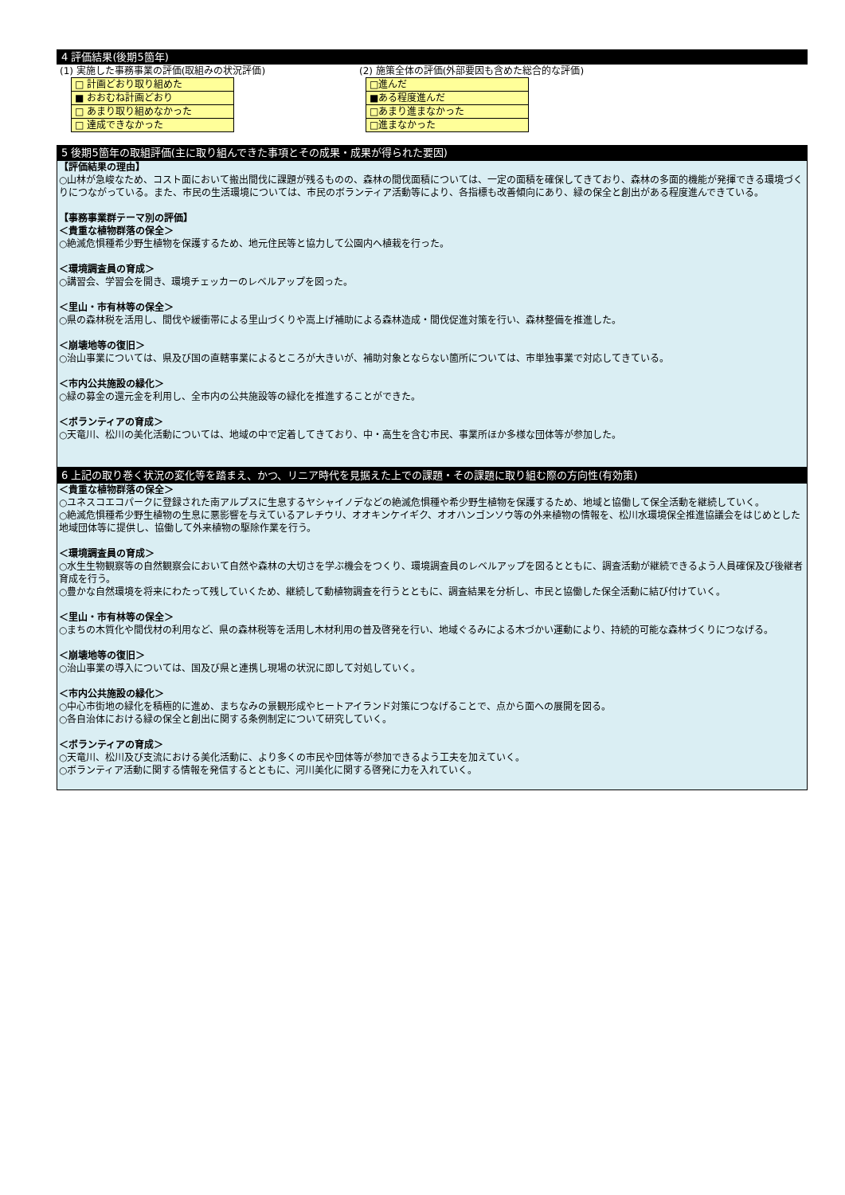4 評価結果(後期5箇年)
(1) 実施した事務事業の評価(取組みの状況評価)
| □ 計画どおり取り組めた |
| ■ おおむね計画どおり |
| □ あまり取り組めなかった |
| □ 達成できなかった |
(2) 施策全体の評価(外部要因も含めた総合的な評価)
| □進んだ |
| ■ある程度進んだ |
| □あまり進まなかった |
| □進まなかった |
5 後期5箇年の取組評価(主に取り組んできた事項とその成果・成果が得られた要因)
【評価結果の理由】
○山林が急峻なため、コスト面において搬出間伐に課題が残るものの、森林の間伐面積については、一定の面積を確保してきており、森林の多面的機能が発揮できる環境づくりにつながっている。また、市民の生活環境については、市民のボランティア活動等により、各指標も改善傾向にあり、緑の保全と創出がある程度進んできている。
【事務事業群テーマ別の評価】
＜貴重な植物群落の保全＞
○絶滅危惧種希少野生植物を保護するため、地元住民等と協力して公園内へ植栽を行った。
＜環境調査員の育成＞
○講習会、学習会を開き、環境チェッカーのレベルアップを図った。
＜里山・市有林等の保全＞
○県の森林税を活用し、間伐や緩衝帯による里山づくりや嵩上げ補助による森林造成・間伐促進対策を行い、森林整備を推進した。
＜崩壊地等の復旧＞
○治山事業については、県及び国の直轄事業によるところが大きいが、補助対象とならない箇所については、市単独事業で対応してきている。
＜市内公共施設の緑化＞
○緑の募金の還元金を利用し、全市内の公共施設等の緑化を推進することができた。
＜ボランティアの育成＞
○天竜川、松川の美化活動については、地域の中で定着してきており、中・高生を含む市民、事業所ほか多様な団体等が参加した。
6 上記の取り巻く状況の変化等を踏まえ、かつ、リニア時代を見据えた上での課題・その課題に取り組む際の方向性(有効策)
＜貴重な植物群落の保全＞
○ユネスコエコパークに登録された南アルプスに生息するヤシャイノデなどの絶滅危惧種や希少野生植物を保護するため、地域と協働して保全活動を継続していく。
○絶滅危惧種希少野生植物の生息に悪影響を与えているアレチウリ、オオキンケイギク、オオハンゴンソウ等の外来植物の情報を、松川水環境保全推進協議会をはじめとした地域団体等に提供し、協働して外来植物の駆除作業を行う。
＜環境調査員の育成＞
○水生生物観察等の自然観察会において自然や森林の大切さを学ぶ機会をつくり、環境調査員のレベルアップを図るとともに、調査活動が継続できるよう人員確保及び後継者育成を行う。
○豊かな自然環境を将来にわたって残していくため、継続して動植物調査を行うとともに、調査結果を分析し、市民と協働した保全活動に結び付けていく。
＜里山・市有林等の保全＞
○まちの木質化や間伐材の利用など、県の森林税等を活用し木材利用の普及啓発を行い、地域ぐるみによる木づかい運動により、持続的可能な森林づくりにつなげる。
＜崩壊地等の復旧＞
○治山事業の導入については、国及び県と連携し現場の状況に即して対処していく。
＜市内公共施設の緑化＞
○中心市街地の緑化を積極的に進め、まちなみの景観形成やヒートアイランド対策につなげることで、点から面への展開を図る。
○各自治体における緑の保全と創出に関する条例制定について研究していく。
＜ボランティアの育成＞
○天竜川、松川及び支流における美化活動に、より多くの市民や団体等が参加できるよう工夫を加えていく。
○ボランティア活動に関する情報を発信するとともに、河川美化に関する啓発に力を入れていく。